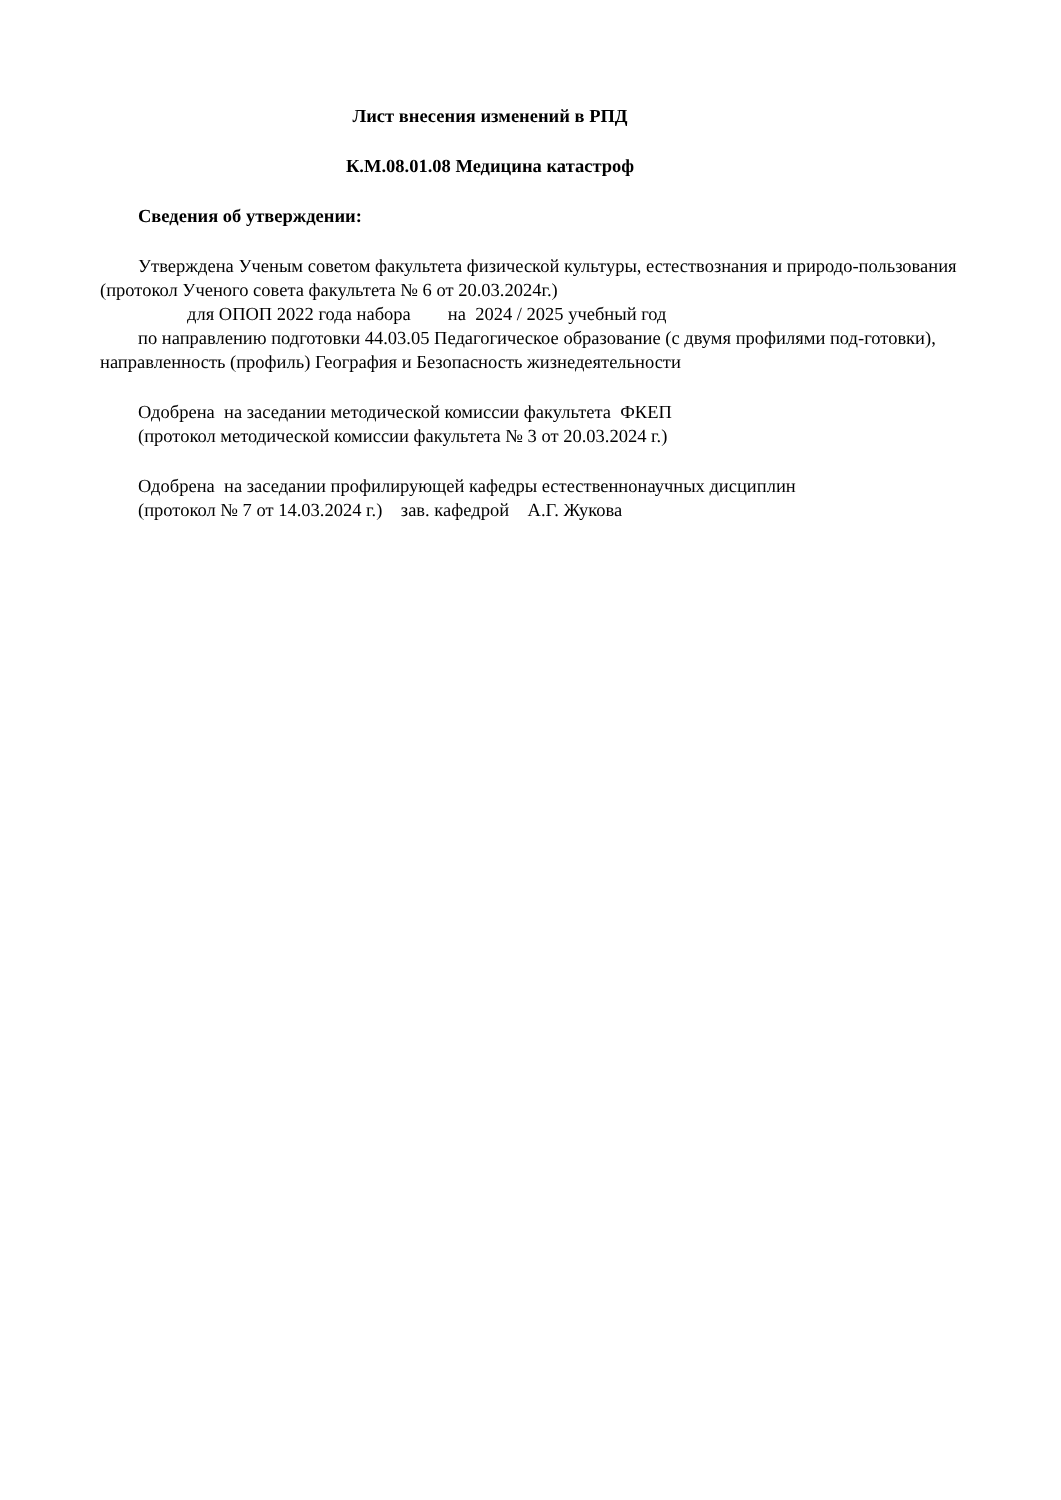Лист внесения изменений в РПД
К.М.08.01.08 Медицина катастроф
Сведения об утверждении:
Утверждена Ученым советом факультета физической культуры, естествознания и природо-пользования (протокол Ученого совета факультета № 6 от 20.03.2024г.)
для ОПОП 2022 года набора на 2024 / 2025 учебный год
по направлению подготовки 44.03.05 Педагогическое образование (с двумя профилями под-готовки), направленность (профиль) География и Безопасность жизнедеятельности
Одобрена на заседании методической комиссии факультета ФКЕП
(протокол методической комиссии факультета № 3 от 20.03.2024 г.)
Одобрена на заседании профилирующей кафедры естественнонаучных дисциплин
(протокол № 7 от 14.03.2024 г.) зав. кафедрой А.Г. Жукова